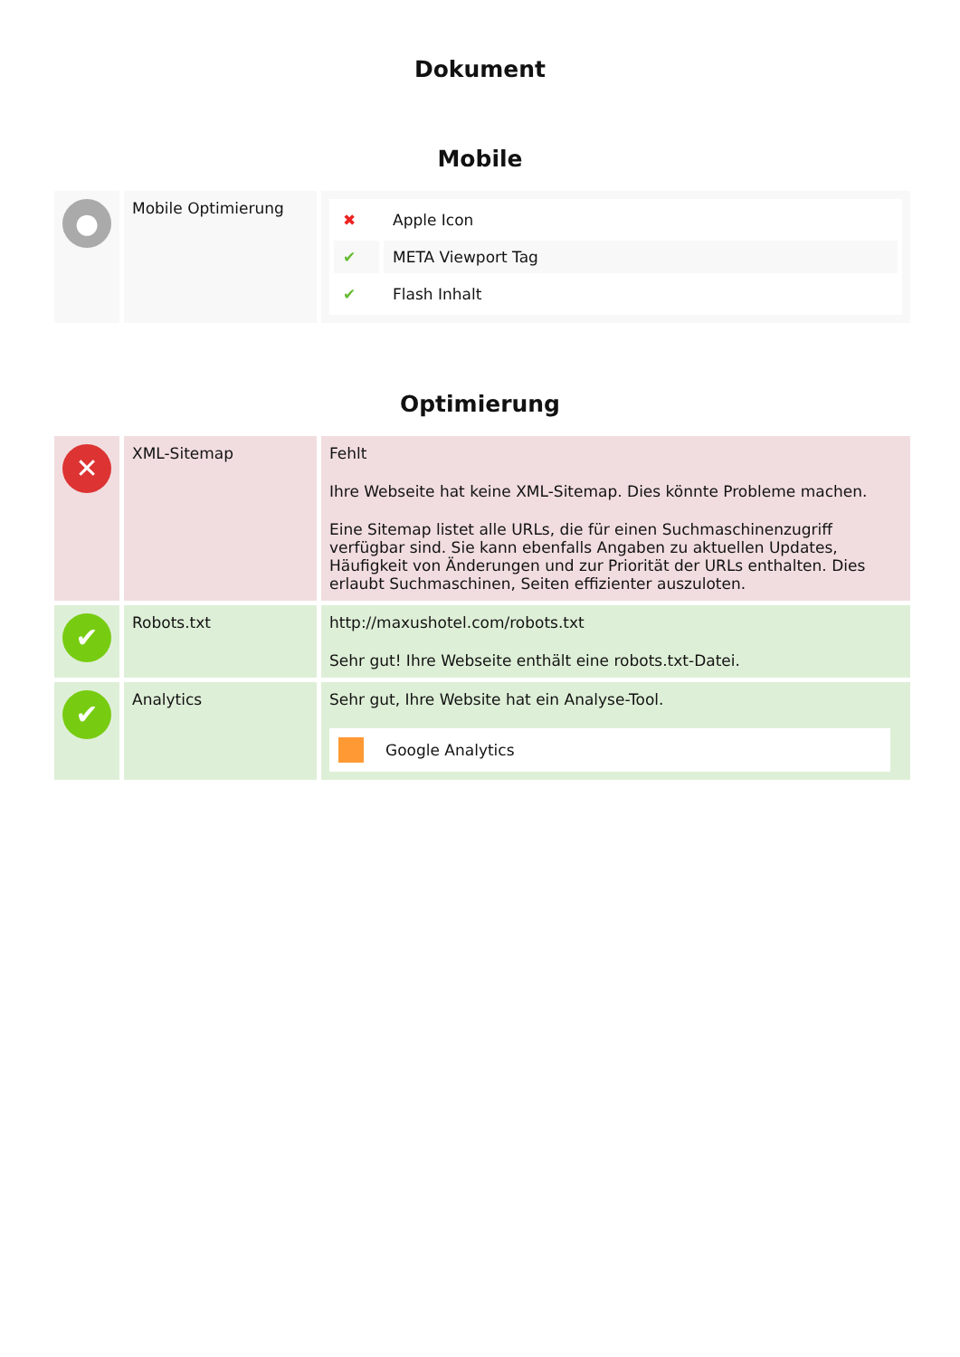Dokument
Mobile
| ● | Mobile Optimierung | / ✖ / Apple Icon / / ✔ / META Viewport Tag / / ✔ / Flash Inhalt / |
Optimierung
| ✕ | XML-Sitemap | Fehlt Ihre Webseite hat keine XML-Sitemap. Dies könnte Probleme machen. Eine Sitemap listet alle URLs, die für einen Suchmaschinenzugriff verfügbar sind. Sie kann ebenfalls Angaben zu aktuellen Updates, Häufigkeit von Änderungen und zur Priorität der URLs enthalten. Dies erlaubt Suchmaschinen, Seiten effizienter auszuloten. |
| ✔ | Robots.txt | http://maxushotel.com/robots.txt Sehr gut! Ihre Webseite enthält eine robots.txt-Datei. |
| ✔ | Analytics | Sehr gut, Ihre Website hat ein Analyse-Tool. Google Analytics |